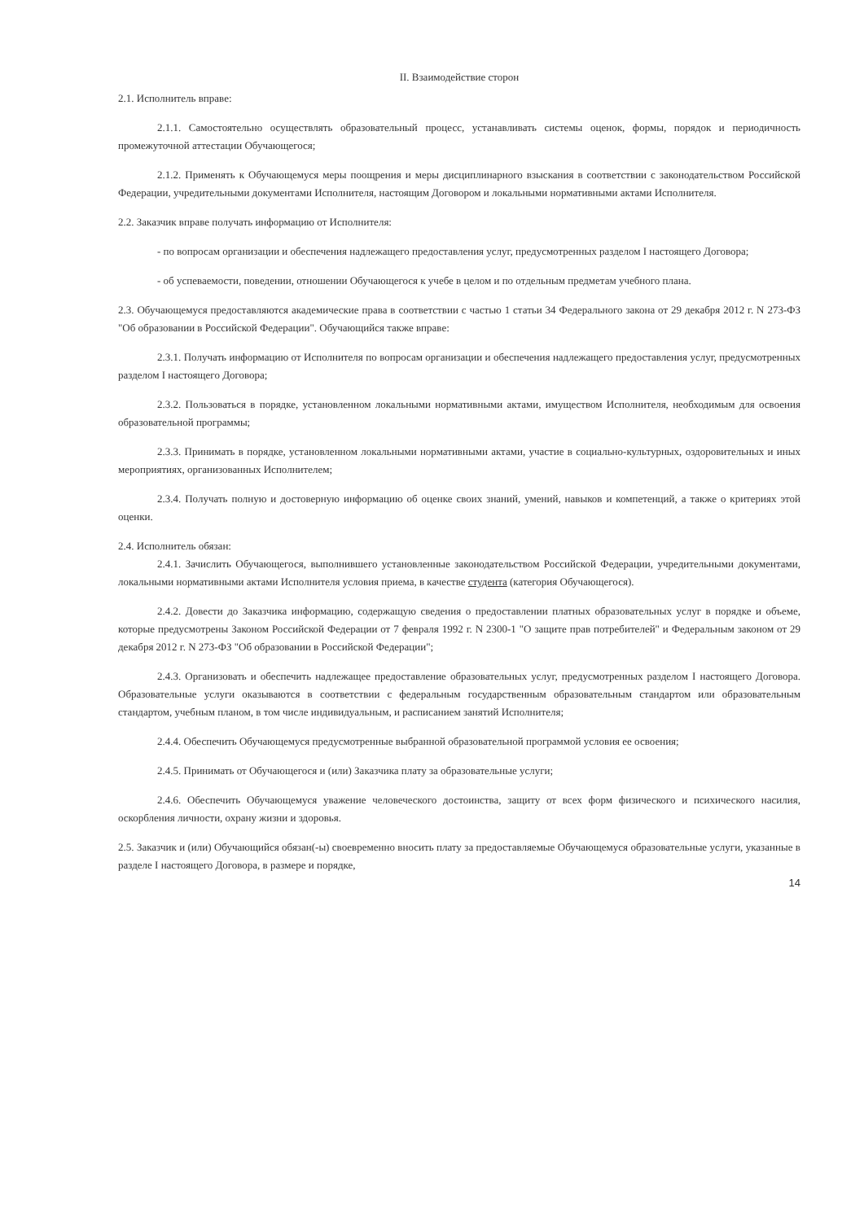II. Взаимодействие сторон
2.1. Исполнитель вправе:
2.1.1. Самостоятельно осуществлять образовательный процесс, устанавливать системы оценок, формы, порядок и периодичность промежуточной аттестации Обучающегося;
2.1.2. Применять к Обучающемуся меры поощрения и меры дисциплинарного взыскания в соответствии с законодательством Российской Федерации, учредительными документами Исполнителя, настоящим Договором и локальными нормативными актами Исполнителя.
2.2. Заказчик вправе получать информацию от Исполнителя:
- по вопросам организации и обеспечения надлежащего предоставления услуг, предусмотренных разделом I настоящего Договора;
- об успеваемости, поведении, отношении Обучающегося к учебе в целом и по отдельным предметам учебного плана.
2.3. Обучающемуся предоставляются академические права в соответствии с частью 1 статьи 34 Федерального закона от 29 декабря 2012 г. N 273-ФЗ "Об образовании в Российской Федерации". Обучающийся также вправе:
2.3.1. Получать информацию от Исполнителя по вопросам организации и обеспечения надлежащего предоставления услуг, предусмотренных разделом I настоящего Договора;
2.3.2. Пользоваться в порядке, установленном локальными нормативными актами, имуществом Исполнителя, необходимым для освоения образовательной программы;
2.3.3. Принимать в порядке, установленном локальными нормативными актами, участие в социально-культурных, оздоровительных и иных мероприятиях, организованных Исполнителем;
2.3.4. Получать полную и достоверную информацию об оценке своих знаний, умений, навыков и компетенций, а также о критериях этой оценки.
2.4. Исполнитель обязан:
2.4.1. Зачислить Обучающегося, выполнившего установленные законодательством Российской Федерации, учредительными документами, локальными нормативными актами Исполнителя условия приема, в качестве студента (категория Обучающегося).
2.4.2. Довести до Заказчика информацию, содержащую сведения о предоставлении платных образовательных услуг в порядке и объеме, которые предусмотрены Законом Российской Федерации от 7 февраля 1992 г. N 2300-1 "О защите прав потребителей" и Федеральным законом от 29 декабря 2012 г. N 273-ФЗ "Об образовании в Российской Федерации";
2.4.3. Организовать и обеспечить надлежащее предоставление образовательных услуг, предусмотренных разделом I настоящего Договора. Образовательные услуги оказываются в соответствии с федеральным государственным образовательным стандартом или образовательным стандартом, учебным планом, в том числе индивидуальным, и расписанием занятий Исполнителя;
2.4.4. Обеспечить Обучающемуся предусмотренные выбранной образовательной программой условия ее освоения;
2.4.5. Принимать от Обучающегося и (или) Заказчика плату за образовательные услуги;
2.4.6. Обеспечить Обучающемуся уважение человеческого достоинства, защиту от всех форм физического и психического насилия, оскорбления личности, охрану жизни и здоровья.
2.5. Заказчик и (или) Обучающийся обязан(-ы) своевременно вносить плату за предоставляемые Обучающемуся образовательные услуги, указанные в разделе I настоящего Договора, в размере и порядке,
14